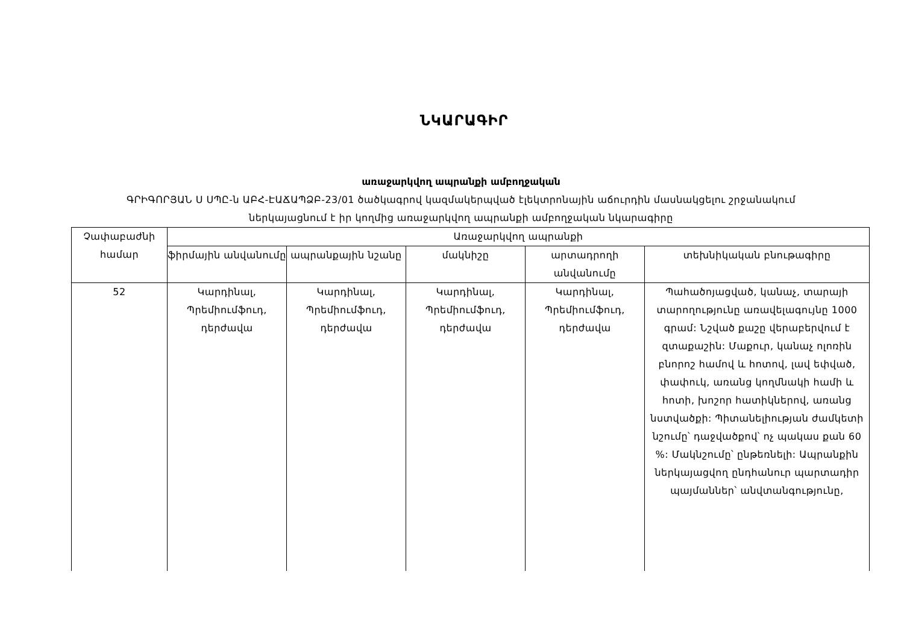ՆԿԱՐԱԳԻՐ
առաջարկվող ապրանքի ամբողջական
ԳՐԻԳՈՐՅԱՆ Ս ՍՊԸ-ն ԱԲՀ-ԷԱՃԱՊՁԲ-23/01 ծածկագրով կազմակերպված էլեկտրոնային աճուրդին մասնակցելու շրջանակում
ներկայացնում է իր կողմից առաջարկվող ապրանքի ամբողջական նկարագիրը
| Չափաբաժնի համար | Առաջարկվող ապրանքի | | | | |
| --- | --- | --- | --- | --- | --- |
| | ֆիրմային անվանումը | ապրանքային նշանը | մակնիշը | արտադրողի անվանումը | տեխնիկական բնութագիրը |
| 52 | Կարդինալ, Պրեմիումֆուդ, դերժավա | Կարդինալ, Պրեմիումֆուդ, դերժավա | Կարդինալ, Պրեմիումֆուդ, դերժավա | Կարդինալ, Պրեմիումֆուդ, դերժավա | Պահածոյացված, կանաչ, տարայի տարողությունը առավելագույնը 1000 գրամ: Նշված քաշը վերաբերվում է զտաքաշին: Մաքուր, կանաչ ոլոռին բնորոշ համով և հոտով, լավ եփված, փափուկ, առանց կողմնակի համի և հոտի, խոշոր հատիկներով, առանց նստվածքի: Պիտանելիության ժամկետի նշումը՝ դաջվածքով՝ ոչ պակաս քան 60 %: Մակնշումը՝ ընթեռնելի: Ապրանքին ներկայացվող ընդհանուր պարտադիր պայմաններ՝ անվտանգությունը, |